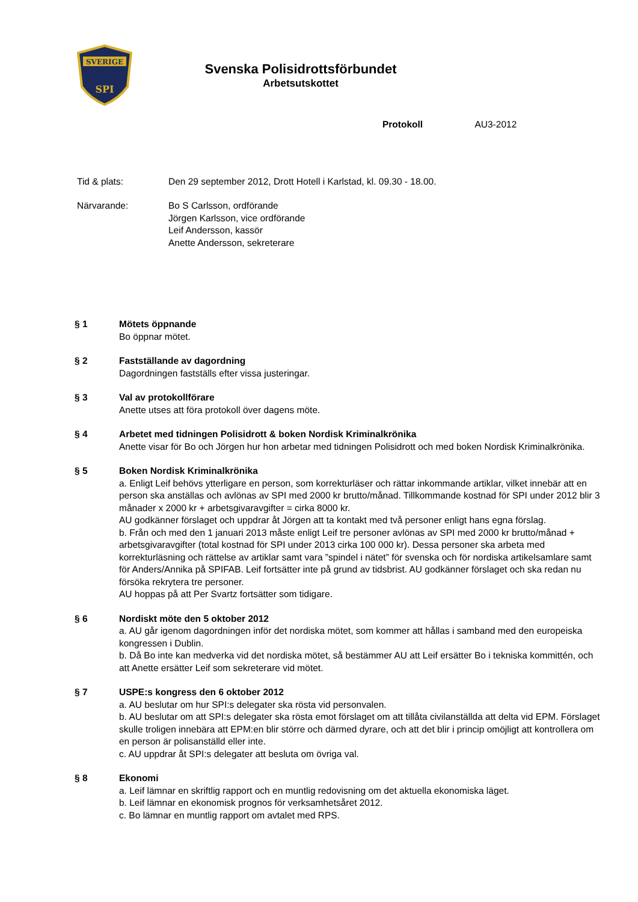SVERIGE
SPI
Svenska Polisidrottsförbundet
Arbetsutskottet
Protokoll AU3-2012
Tid & plats: Den 29 september 2012, Drott Hotell i Karlstad, kl. 09.30 - 18.00.
Närvarande: Bo S Carlsson, ordförande
Jörgen Karlsson, vice ordförande
Leif Andersson, kassör
Anette Andersson, sekreterare
§ 1 Mötets öppnande
Bo öppnar mötet.
§ 2 Fastställande av dagordning
Dagordningen fastställs efter vissa justeringar.
§ 3 Val av protokollförare
Anette utses att föra protokoll över dagens möte.
§ 4 Arbetet med tidningen Polisidrott & boken Nordisk Kriminalkrönika
Anette visar för Bo och Jörgen hur hon arbetar med tidningen Polisidrott och med boken Nordisk Kriminalkrönika.
§ 5 Boken Nordisk Kriminalkrönika
a. Enligt Leif behövs ytterligare en person, som korrekturläser och rättar inkommande artiklar, vilket innebär att en person ska anställas och avlönas av SPI med 2000 kr brutto/månad. Tillkommande kostnad för SPI under 2012 blir 3 månader x 2000 kr + arbetsgivaravgifter = cirka 8000 kr.
AU godkänner förslaget och uppdrar åt Jörgen att ta kontakt med två personer enligt hans egna förslag.
b. Från och med den 1 januari 2013 måste enligt Leif tre personer avlönas av SPI med 2000 kr brutto/månad + arbetsgivaravgifter (total kostnad för SPI under 2013 cirka 100 000 kr). Dessa personer ska arbeta med korrekturläsning och rättelse av artiklar samt vara ”spindel i nätet” för svenska och för nordiska artikelsamlare samt för Anders/Annika på SPIFAB. Leif fortsätter inte på grund av tidsbrist. AU godkänner förslaget och ska redan nu försöka rekrytera tre personer.
AU hoppas på att Per Svartz fortsätter som tidigare.
§ 6 Nordiskt möte den 5 oktober 2012
a. AU går igenom dagordningen inför det nordiska mötet, som kommer att hållas i samband med den europeiska kongressen i Dublin.
b. Då Bo inte kan medverka vid det nordiska mötet, så bestämmer AU att Leif ersätter Bo i tekniska kommittén, och att Anette ersätter Leif som sekreterare vid mötet.
§ 7 USPE:s kongress den 6 oktober 2012
a. AU beslutar om hur SPI:s delegater ska rösta vid personvalen.
b. AU beslutar om att SPI:s delegater ska rösta emot förslaget om att tillåta civilanställda att delta vid EPM. Förslaget skulle troligen innebära att EPM:en blir större och därmed dyrare, och att det blir i princip omöjligt att kontrollera om en person är polisanställd eller inte.
c. AU uppdrar åt SPI:s delegater att besluta om övriga val.
§ 8 Ekonomi
a. Leif lämnar en skriftlig rapport och en muntlig redovisning om det aktuella ekonomiska läget.
b. Leif lämnar en ekonomisk prognos för verksamhetsåret 2012.
c. Bo lämnar en muntlig rapport om avtalet med RPS.